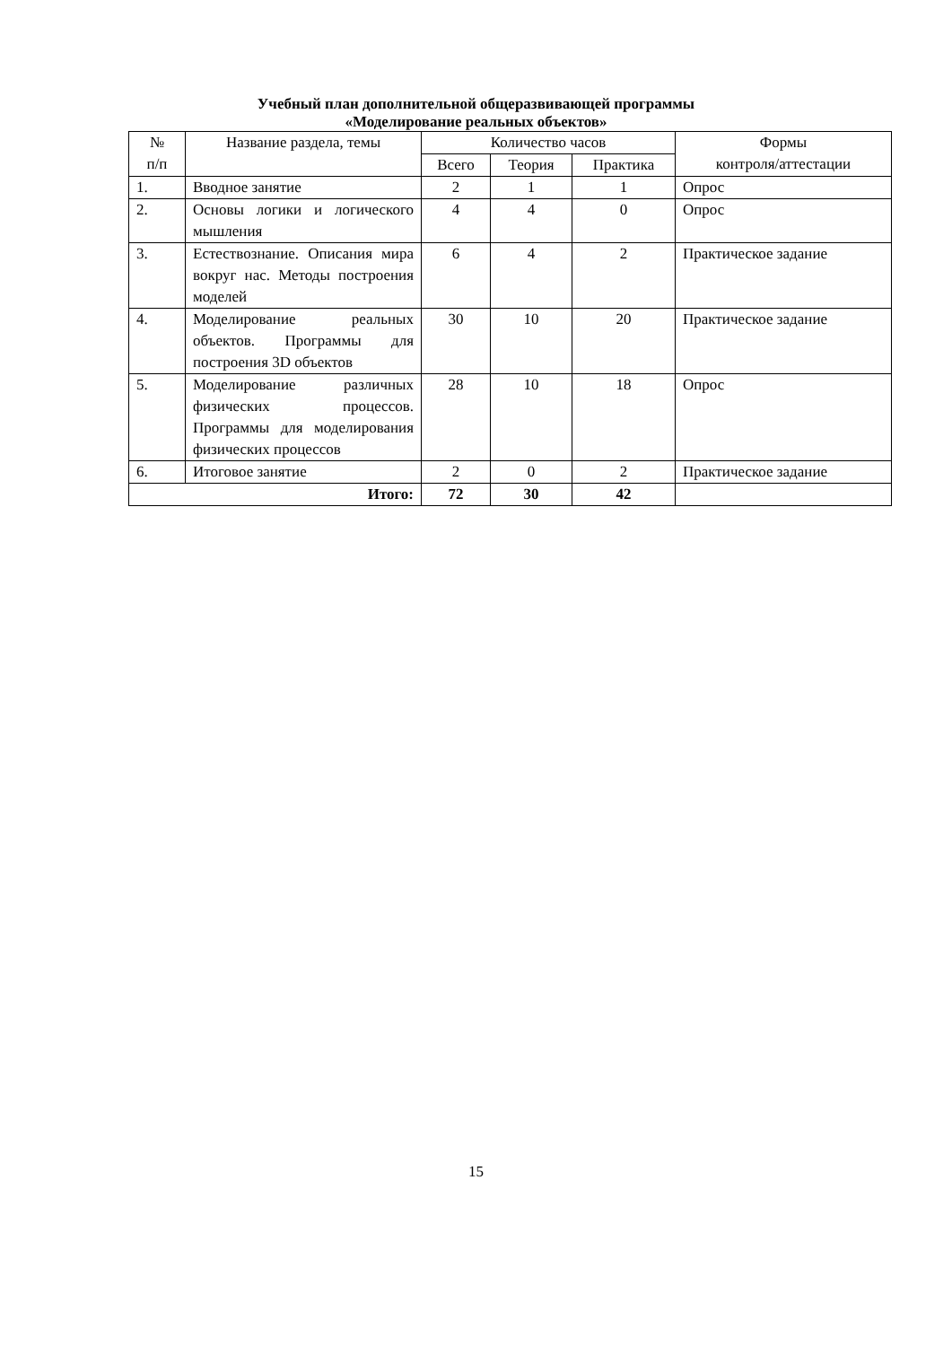Учебный план дополнительной общеразвивающей программы
«Моделирование реальных объектов»
| № п/п | Название раздела, темы | Количество часов | | | Формы контроля/аттестации |
| --- | --- | --- | --- | --- | --- |
| | | Всего | Теория | Практика | |
| 1. | Вводное занятие | 2 | 1 | 1 | Опрос |
| 2. | Основы логики и логического мышления | 4 | 4 | 0 | Опрос |
| 3. | Естествознание. Описания мира вокруг нас. Методы построения моделей | 6 | 4 | 2 | Практическое задание |
| 4. | Моделирование реальных объектов. Программы для построения 3D объектов | 30 | 10 | 20 | Практическое задание |
| 5. | Моделирование различных физических процессов. Программы для моделирования физических процессов | 28 | 10 | 18 | Опрос |
| 6. | Итоговое занятие | 2 | 0 | 2 | Практическое задание |
| Итого: | | 72 | 30 | 42 | |
15